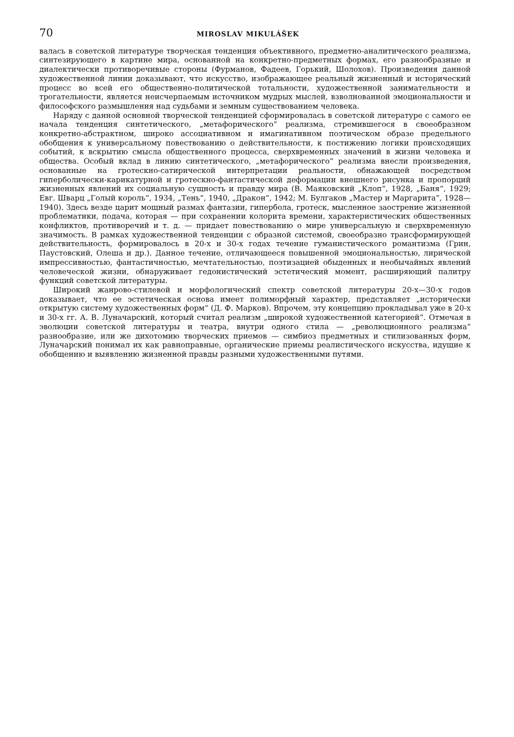70 MIROSLAV MIKULÁŠEK
валась в советской литературе творческая тенденция объективного, предметно-аналитического реализма, синтезирующего в картине мира, основанной на конкретно-предметных формах, его разнообразные и диалектически противоречивые стороны (Фурманов, Фадеев, Горький, Шолохов). Произведения данной художественной линии доказывают, что искусство, изображающее реальный жизненный и исторический процесс во всей его общественно-политической тотальности, художественной занимательности и трогательности, является неисчерпаемым источником мудрых мыслей, взволнованной эмоциональности и философского размышления над судьбами и земным существованием человека.
Наряду с данной основной творческой тенденцией сформировалась в советской литературе с самого ее начала тенденция синтетического, „метафорического“ реализма, стремившегося в своеобразном конкретно-абстрактном, широко ассоциативном и имагинативном поэтическом образе предельного обобщения к универсальному повествованию о действительности, к постижению логики происходящих событий, к вскрытию смысла общественного процесса, сверхвременных значений в жизни человека и общества. Особый вклад в линию синтетического, „метафорического“ реализма внесли произведения, основанные на гротескно-сатирической интерпретации реальности, обнажающей посредством гиперболически-карикатурной и гротескно-фантастической деформации внешнего рисунка и пропорций жизненных явлений их социальную сущность и правду мира (В. Маяковский „Клоп“, 1928, „Баня“, 1929; Евг. Шварц „Голый король“, 1934, „Тень“, 1940, „Дракон“, 1942; М. Булгаков „Мастер и Маргарита“, 1928—1940). Здесь везде царит мощный размах фантазии, гипербола, гротеск, мысленное заострение жизненной проблематики, подача, которая — при сохранении колорита времени, характеристических общественных конфликтов, противоречий и т. д. — придает повествованию о мире универсальную и сверхвременную значимость. В рамках художественной тенденции с образной системой, своеобразно трансформирующей действительность, формировалось в 20-х и 30-х годах течение гуманистического романтизма (Грин, Паустовский, Олеша и др.). Данное течение, отличающееся повышенной эмоциональностью, лирической импрессивностью, фантастичностью, мечтательностью, поэтизацией обыденных и необычайных явлений человеческой жизни, обнаруживает гедонистический эстетический момент, расширяющий палитру функций советской литературы.
Широкий жанрово-стилевой и морфологический спектр советской литературы 20-х—30-х годов доказывает, что ее эстетическая основа имеет полиморфный характер, представляет „исторически открытую систему художественных форм“ (Д. Ф. Марков). Впрочем, эту концепцию прокладывал уже в 20-х и 30-х гг. А. В. Луначарский, который считал реализм „широкой художественной категорией“. Отмечая в эволюции советской литературы и театра, внутри одного стила — „революционного реализма“ разнообразие, или же дихотомию творческих приемов — симбиоз предметных и стилизованных форм, Луначарский понимал их как равноправные, органические приемы реалистического искусства, идущие к обобщению и выявлению жизненной правды разными художественными путями.